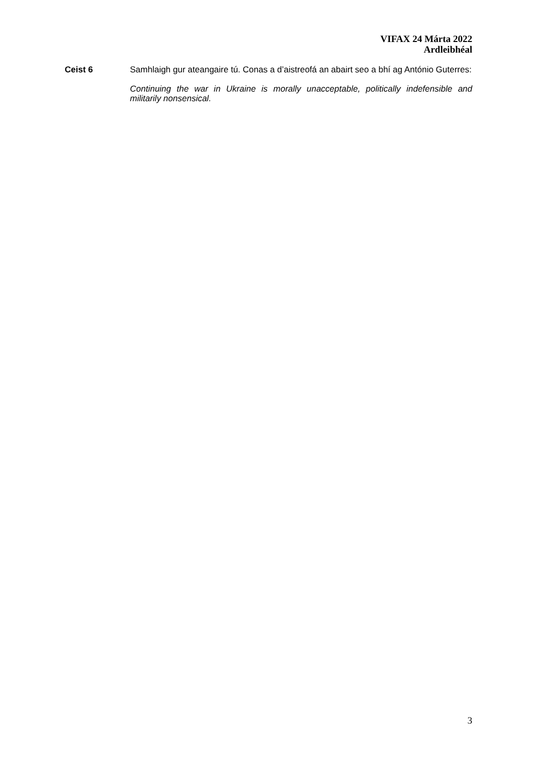VIFAX 24 Márta 2022
Ardleibhéal
Ceist 6 Samhlaigh gur ateangaire tú. Conas a d’aistreofá an abairt seo a bhí ag António Guterres:
Continuing the war in Ukraine is morally unacceptable, politically indefensible and militarily nonsensical.
3